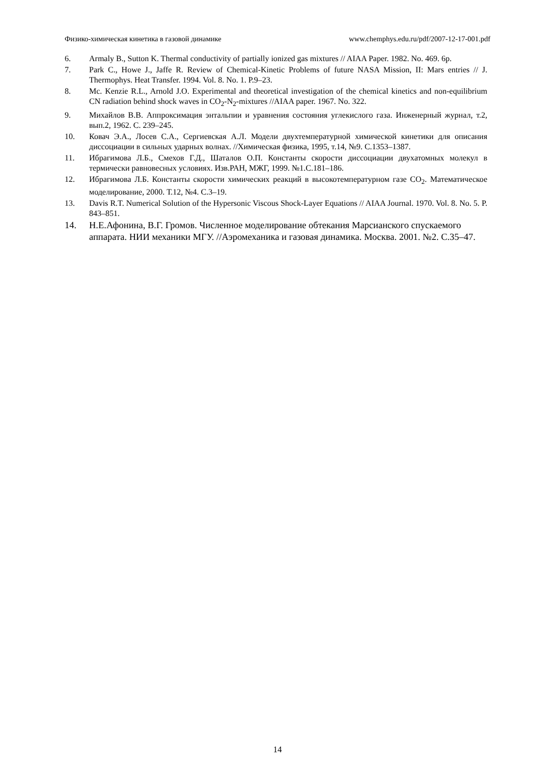Физико-химическая кинетика в газовой динамике www.chemphys.edu.ru/pdf/2007-12-17-001.pdf
6. Armaly B., Sutton K. Thermal conductivity of partially ionized gas mixtures // AIAA Paper. 1982. No. 469. 6p.
7. Park C., Howe J., Jaffe R. Review of Chemical-Kinetic Problems of future NASA Mission, II: Mars entries // J. Thermophys. Heat Transfer. 1994. Vol. 8. No. 1. P.9–23.
8. Mc. Kenzie R.L., Arnold J.O. Experimental and theoretical investigation of the chemical kinetics and non-equilibrium CN radiation behind shock waves in CO<sub>2</sub>-N<sub>2</sub>-mixtures //AIAA paper. 1967. No. 322.
9. Михайлов В.В. Аппроксимация энтальпии и уравнения состояния углекислого газа. Инженерный журнал, т.2, вып.2, 1962. С. 239–245.
10. Ковач Э.А., Лосев С.А., Сергиевская А.Л. Модели двухтемпературной химической кинетики для описания диссоциации в сильных ударных волнах. //Химическая физика, 1995, т.14, №9. С.1353–1387.
11. Ибрагимова Л.Б., Смехов Г.Д., Шаталов О.П. Константы скорости диссоциации двухатомных молекул в термически равновесных условиях. Изв.РАН, МЖГ, 1999. №1.С.181–186.
12. Ибрагимова Л.Б. Константы скорости химических реакций в высокотемпературном газе CO<sub>2</sub>. Математическое моделирование, 2000. Т.12, №4. С.3–19.
13. Davis R.T. Numerical Solution of the Hypersonic Viscous Shock-Layer Equations // AIAA Journal. 1970. Vol. 8. No. 5. P. 843–851.
14. Н.Е.Афонина, В.Г. Громов. Численное моделирование обтекания Марсианского спускаемого аппарата. НИИ механики МГУ. //Аэромеханика и газовая динамика. Москва. 2001. №2. С.35–47.
14